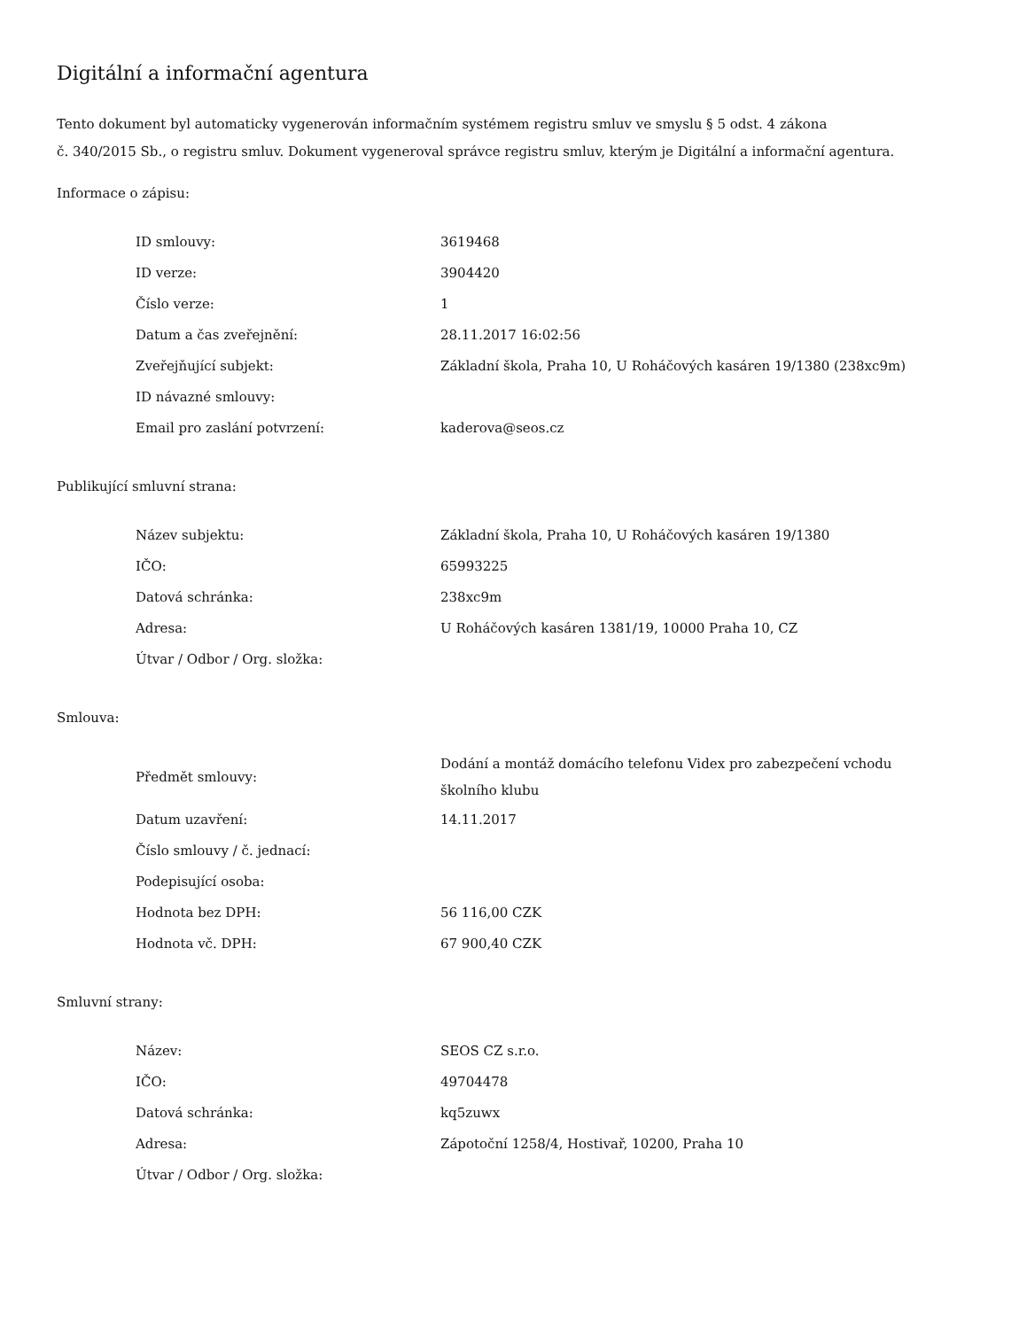Digitální a informační agentura
Tento dokument byl automaticky vygenerován informačním systémem registru smluv ve smyslu § 5 odst. 4 zákona
č. 340/2015 Sb., o registru smluv. Dokument vygeneroval správce registru smluv, kterým je Digitální a informační agentura.
Informace o zápisu:
| ID smlouvy: | 3619468 |
| ID verze: | 3904420 |
| Číslo verze: | 1 |
| Datum a čas zveřejnění: | 28.11.2017 16:02:56 |
| Zveřejňující subjekt: | Základní škola, Praha 10, U Roháčových kasáren 19/1380 (238xc9m) |
| ID návazné smlouvy: | |
| Email pro zaslání potvrzení: | kaderova@seos.cz |
Publikující smluvní strana:
| Název subjektu: | Základní škola, Praha 10, U Roháčových kasáren 19/1380 |
| IČO: | 65993225 |
| Datová schránka: | 238xc9m |
| Adresa: | U Roháčových kasáren 1381/19, 10000 Praha 10, CZ |
| Útvar / Odbor / Org. složka: | |
Smlouva:
| Předmět smlouvy: | Dodání a montáž domácího telefonu Videx pro zabezpečení vchodu školního klubu |
| Datum uzavření: | 14.11.2017 |
| Číslo smlouvy / č. jednací: | |
| Podepisující osoba: | |
| Hodnota bez DPH: | 56 116,00 CZK |
| Hodnota vč. DPH: | 67 900,40 CZK |
Smluvní strany:
| Název: | SEOS CZ s.r.o. |
| IČO: | 49704478 |
| Datová schránka: | kq5zuwx |
| Adresa: | Zápotoční 1258/4, Hostivař, 10200, Praha 10 |
| Útvar / Odbor / Org. složka: | |